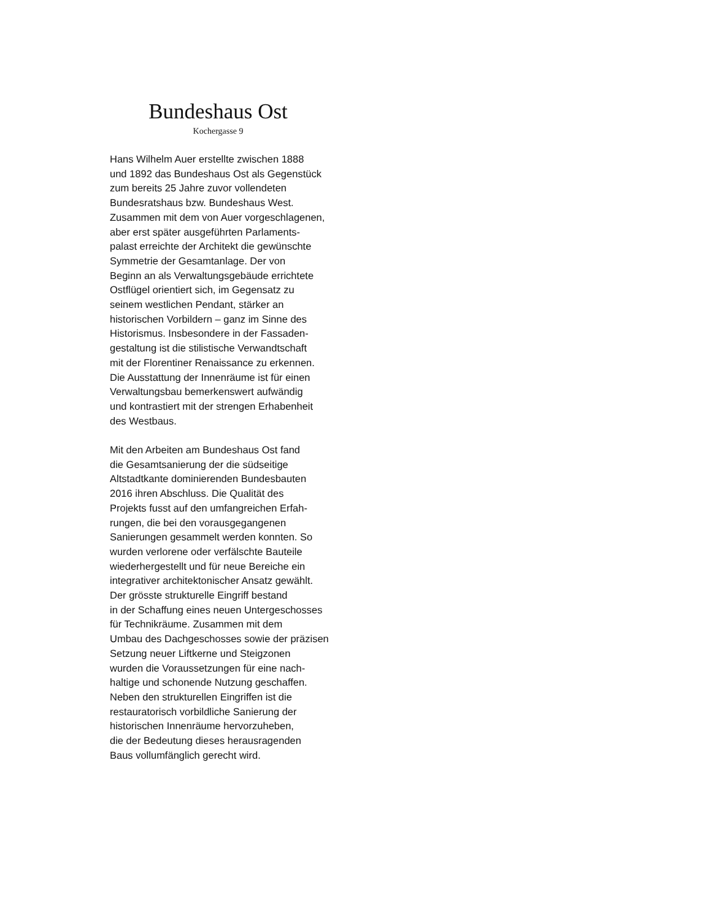Bundeshaus Ost
Kochergasse 9
Hans Wilhelm Auer erstellte zwischen 1888
und 1892 das Bundeshaus Ost als Gegenstück
zum bereits 25 Jahre zuvor vollendeten
Bundesratshaus bzw. Bundeshaus West.
Zusammen mit dem von Auer vorgeschlagenen,
aber erst später ausgeführten Parlaments-
palast erreichte der Architekt die gewünschte
Symmetrie der Gesamtanlage. Der von
Beginn an als Verwaltungsgebäude errichtete
Ostflügel orientiert sich, im Gegensatz zu
seinem westlichen Pendant, stärker an
historischen Vorbildern – ganz im Sinne des
Historismus. Insbesondere in der Fassaden-
gestaltung ist die stilistische Verwandtschaft
mit der Florentiner Renaissance zu erkennen.
Die Ausstattung der Innenräume ist für einen
Verwaltungsbau bemerkenswert aufwändig
und kontrastiert mit der strengen Erhabenheit
des Westbaus.
Mit den Arbeiten am Bundeshaus Ost fand
die Gesamtsanierung der die südseitige
Altstadtkante dominierenden Bundesbauten
2016 ihren Abschluss. Die Qualität des
Projekts fusst auf den umfangreichen Erfah-
rungen, die bei den vorausgegangenen
Sanierungen gesammelt werden konnten. So
wurden verlorene oder verfälschte Bauteile
wiederhergestellt und für neue Bereiche ein
integrativer architektonischer Ansatz gewählt.
Der grösste strukturelle Eingriff bestand
in der Schaffung eines neuen Untergeschosses
für Technikräume. Zusammen mit dem
Umbau des Dachgeschosses sowie der präzisen
Setzung neuer Liftkerne und Steigzonen
wurden die Voraussetzungen für eine nach-
haltige und schonende Nutzung geschaffen.
Neben den strukturellen Eingriffen ist die
restauratorisch vorbildliche Sanierung der
historischen Innenräume hervorzuheben,
die der Bedeutung dieses herausragenden
Baus vollumfänglich gerecht wird.